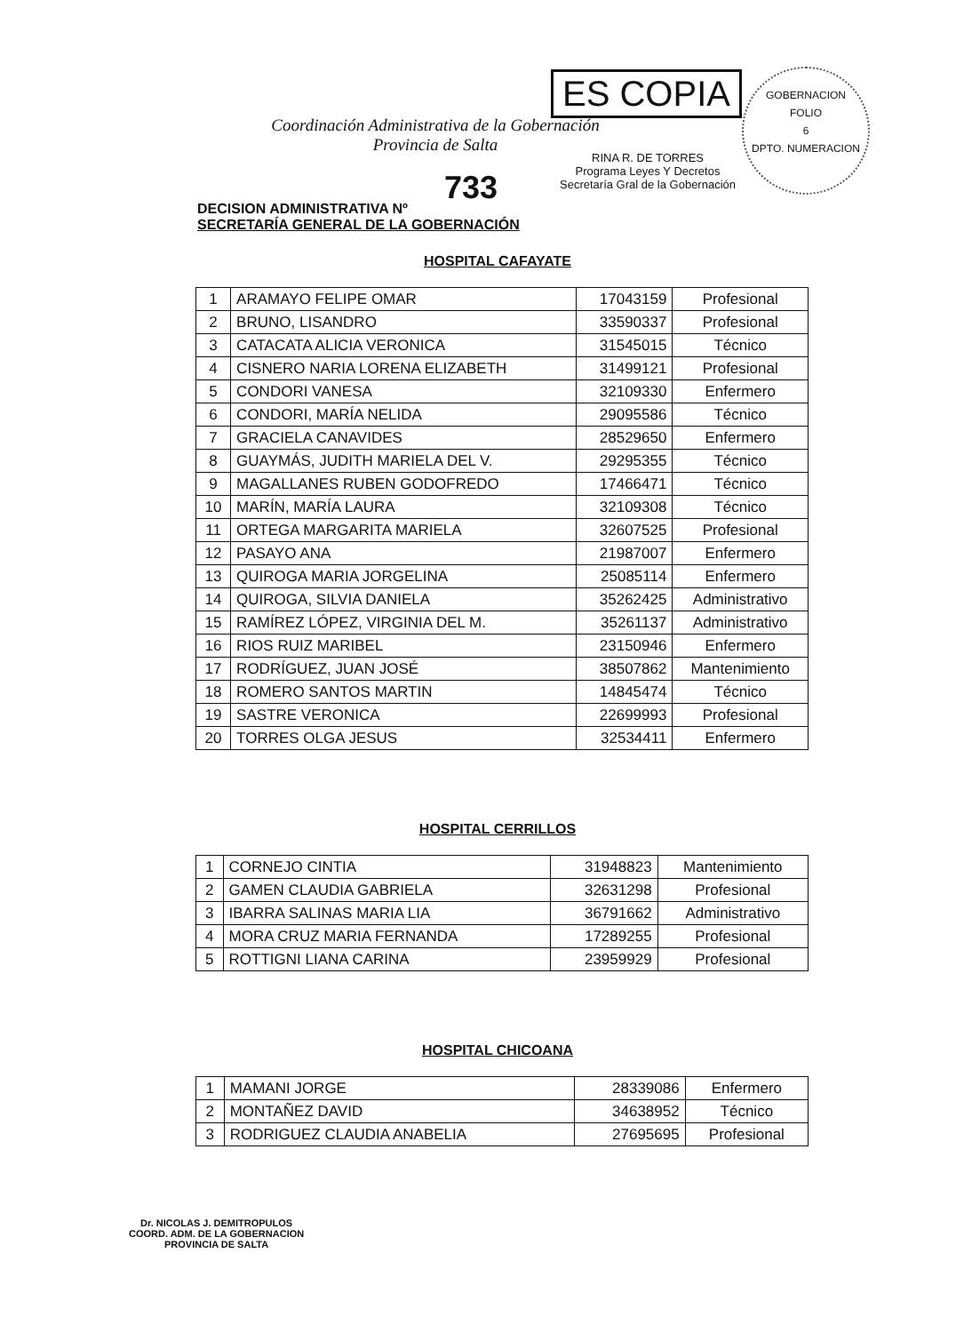Coordinación Administrativa de la Gobernación
Provincia de Salta
ES COPIA
RINA R. DE TORRES
Programa Leyes Y Decretos
Secretaría Gral de la Gobernación
GOBERNACION
FOLIO
6
DPTO. NUMERACION
733
DECISION ADMINISTRATIVA Nº
SECRETARÍA GENERAL DE LA GOBERNACIÓN
HOSPITAL CAFAYATE
| 1 | ARAMAYO FELIPE OMAR | 17043159 | Profesional |
| 2 | BRUNO, LISANDRO | 33590337 | Profesional |
| 3 | CATACATA ALICIA VERONICA | 31545015 | Técnico |
| 4 | CISNERO NARIA LORENA ELIZABETH | 31499121 | Profesional |
| 5 | CONDORI VANESA | 32109330 | Enfermero |
| 6 | CONDORI, MARÍA NELIDA | 29095586 | Técnico |
| 7 | GRACIELA CANAVIDES | 28529650 | Enfermero |
| 8 | GUAYMÁS, JUDITH MARIELA DEL V. | 29295355 | Técnico |
| 9 | MAGALLANES RUBEN GODOFREDO | 17466471 | Técnico |
| 10 | MARÍN, MARÍA LAURA | 32109308 | Técnico |
| 11 | ORTEGA MARGARITA MARIELA | 32607525 | Profesional |
| 12 | PASAYO ANA | 21987007 | Enfermero |
| 13 | QUIROGA MARIA JORGELINA | 25085114 | Enfermero |
| 14 | QUIROGA, SILVIA DANIELA | 35262425 | Administrativo |
| 15 | RAMÍREZ LÓPEZ, VIRGINIA DEL M. | 35261137 | Administrativo |
| 16 | RIOS RUIZ MARIBEL | 23150946 | Enfermero |
| 17 | RODRÍGUEZ, JUAN JOSÉ | 38507862 | Mantenimiento |
| 18 | ROMERO SANTOS MARTIN | 14845474 | Técnico |
| 19 | SASTRE VERONICA | 22699993 | Profesional |
| 20 | TORRES OLGA JESUS | 32534411 | Enfermero |
HOSPITAL CERRILLOS
| 1 | CORNEJO CINTIA | 31948823 | Mantenimiento |
| 2 | GAMEN CLAUDIA GABRIELA | 32631298 | Profesional |
| 3 | IBARRA SALINAS MARIA LIA | 36791662 | Administrativo |
| 4 | MORA CRUZ MARIA FERNANDA | 17289255 | Profesional |
| 5 | ROTTIGNI LIANA CARINA | 23959929 | Profesional |
HOSPITAL CHICOANA
| 1 | MAMANI JORGE | 28339086 | Enfermero |
| 2 | MONTAÑEZ DAVID | 34638952 | Técnico |
| 3 | RODRIGUEZ CLAUDIA ANABELIA | 27695695 | Profesional |
Dr. NICOLAS J. DEMITROPULOS
COORD. ADM. DE LA GOBERNACION
PROVINCIA DE SALTA